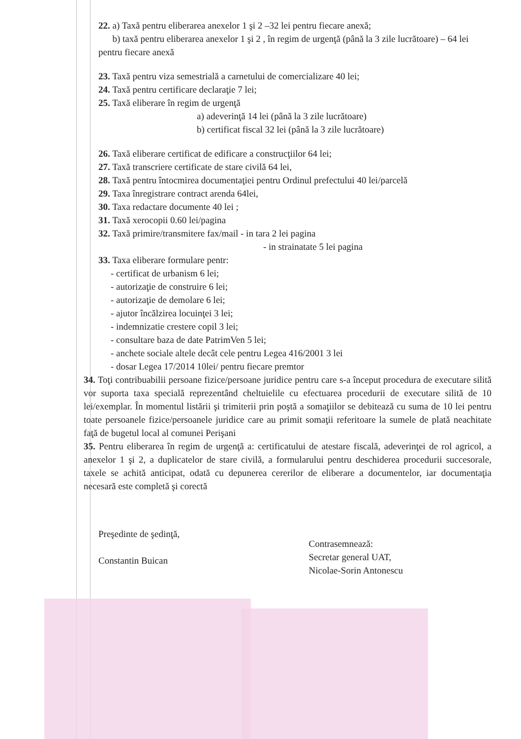22. a) Taxă pentru eliberarea anexelor 1 şi 2 –32 lei pentru fiecare anexă;
b) taxă pentru eliberarea anexelor 1 şi 2 , în regim de urgenţă (până la 3 zile lucrătoare) – 64 lei pentru fiecare anexă
23. Taxă pentru viza semestrială a carnetului de comercializare 40 lei;
24. Taxă pentru certificare declaraţie 7 lei;
25. Taxă eliberare în regim de urgenţă
a) adeverinţă 14 lei (până la 3 zile lucrătoare)
b) certificat fiscal 32 lei (până la 3 zile lucrătoare)
26. Taxă eliberare certificat de edificare a construcţiilor 64 lei;
27. Taxă transcriere certificate de stare civilă 64 lei,
28. Taxă pentru întocmirea documentaţiei pentru Ordinul prefectului 40 lei/parcelă
29. Taxa înregistrare contract arenda 64lei,
30. Taxa redactare documente 40 lei ;
31. Taxă xerocopii 0.60 lei/pagina
32. Taxă primire/transmitere fax/mail - in tara 2 lei pagina
- in strainatate 5 lei pagina
33. Taxa eliberare formulare pentr:
- certificat de urbanism 6 lei;
- autorizaţie de construire 6 lei;
- autorizaţie de demolare 6 lei;
- ajutor încălzirea locuinţei 3 lei;
- indemnizatie crestere copil 3 lei;
- consultare baza de date PatrimVen 5 lei;
- anchete sociale altele decât cele pentru Legea 416/2001 3 lei
- dosar Legea 17/2014 10lei/ pentru fiecare premtor
34. Toţi contribuabilii persoane fizice/persoane juridice pentru care s-a început procedura de executare silită vor suporta taxa specială reprezentând cheltuielile cu efectuarea procedurii de executare silită de 10 lei/exemplar. În momentul listării şi trimiterii prin poştă a somaţiilor se debitează cu suma de 10 lei pentru toate persoanele fizice/persoanele juridice care au primit somaţii referitoare la sumele de plată neachitate faţă de bugetul local al comunei Perişani
35. Pentru eliberarea în regim de urgenţă a: certificatului de atestare fiscală, adeverinţei de rol agricol, a anexelor 1 şi 2, a duplicatelor de stare civilă, a formularului pentru deschiderea procedurii succesorale, taxele se achită anticipat, odată cu depunerea cererilor de eliberare a documentelor, iar documentaţia necesară este completă şi corectă
Preşedinte de şedinţă,
Constantin Buican
Contrasemnează:
Secretar general UAT,
Nicolae-Sorin Antonescu